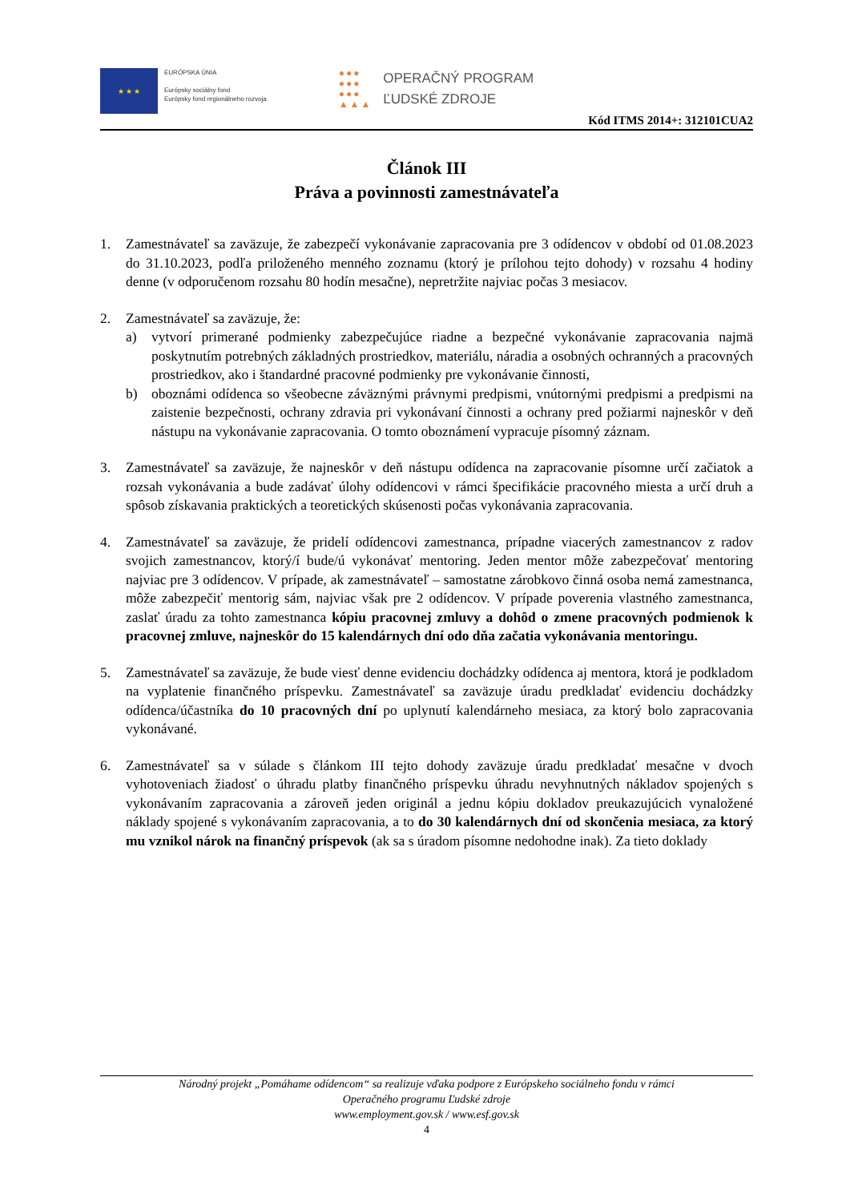★ ★ ★
EURÓPSKA ÚNIA
Európsky sociálny fond
Európsky fond regionálneho rozvoja
●●●
●●●
●●●
▲▲▲
OPERAČNÝ PROGRAM
ĽUDSKÉ ZDROJE
Kód ITMS 2014+: 312101CUA2
Článok III
Práva a povinnosti zamestnávateľa
1. Zamestnávateľ sa zaväzuje, že zabezpečí vykonávanie zapracovania pre 3 odídencov v období od 01.08.2023 do 31.10.2023, podľa priloženého menného zoznamu (ktorý je prílohou tejto dohody) v rozsahu 4 hodiny denne (v odporučenom rozsahu 80 hodín mesačne), nepretržite najviac počas 3 mesiacov.
2. Zamestnávateľ sa zaväzuje, že:
a) vytvorí primerané podmienky zabezpečujúce riadne a bezpečné vykonávanie zapracovania najmä poskytnutím potrebných základných prostriedkov, materiálu, náradia a osobných ochranných a pracovných prostriedkov, ako i štandardné pracovné podmienky pre vykonávanie činnosti,
b) oboznámi odídenca so všeobecne záväznými právnymi predpismi, vnútornými predpismi a predpismi na zaistenie bezpečnosti, ochrany zdravia pri vykonávaní činnosti a ochrany pred požiarmi najneskôr v deň nástupu na vykonávanie zapracovania. O tomto oboznámení vypracuje písomný záznam.
3. Zamestnávateľ sa zaväzuje, že najneskôr v deň nástupu odídenca na zapracovanie písomne určí začiatok a rozsah vykonávania a bude zadávať úlohy odídencovi v rámci špecifikácie pracovného miesta a určí druh a spôsob získavania praktických a teoretických skúsenosti počas vykonávania zapracovania.
4. Zamestnávateľ sa zaväzuje, že pridelí odídencovi zamestnanca, prípadne viacerých zamestnancov z radov svojich zamestnancov, ktorý/í bude/ú vykonávať mentoring. Jeden mentor môže zabezpečovať mentoring najviac pre 3 odídencov. V prípade, ak zamestnávateľ – samostatne zárobkovo činná osoba nemá zamestnanca, môže zabezpečiť mentorig sám, najviac však pre 2 odídencov. V prípade poverenia vlastného zamestnanca, zaslať úradu za tohto zamestnanca kópiu pracovnej zmluvy a dohôd o zmene pracovných podmienok k pracovnej zmluve, najneskôr do 15 kalendárnych dní odo dňa začatia vykonávania mentoringu.
5. Zamestnávateľ sa zaväzuje, že bude viesť denne evidenciu dochádzky odídenca aj mentora, ktorá je podkladom na vyplatenie finančného príspevku. Zamestnávateľ sa zaväzuje úradu predkladať evidenciu dochádzky odídenca/účastníka do 10 pracovných dní po uplynutí kalendárneho mesiaca, za ktorý bolo zapracovania vykonávané.
6. Zamestnávateľ sa v súlade s článkom III tejto dohody zaväzuje úradu predkladať mesačne v dvoch vyhotoveniach žiadosť o úhradu platby finančného príspevku úhradu nevyhnutných nákladov spojených s vykonávaním zapracovania a zároveň jeden originál a jednu kópiu dokladov preukazujúcich vynaložené náklady spojené s vykonávaním zapracovania, a to do 30 kalendárnych dní od skončenia mesiaca, za ktorý mu vznikol nárok na finančný príspevok (ak sa s úradom písomne nedohodne inak). Za tieto doklady
Národný projekt „Pomáhame odídencom“ sa realizuje vďaka podpore z Európskeho sociálneho fondu v rámci
Operačného programu Ľudské zdroje
www.employment.gov.sk / www.esf.gov.sk
4